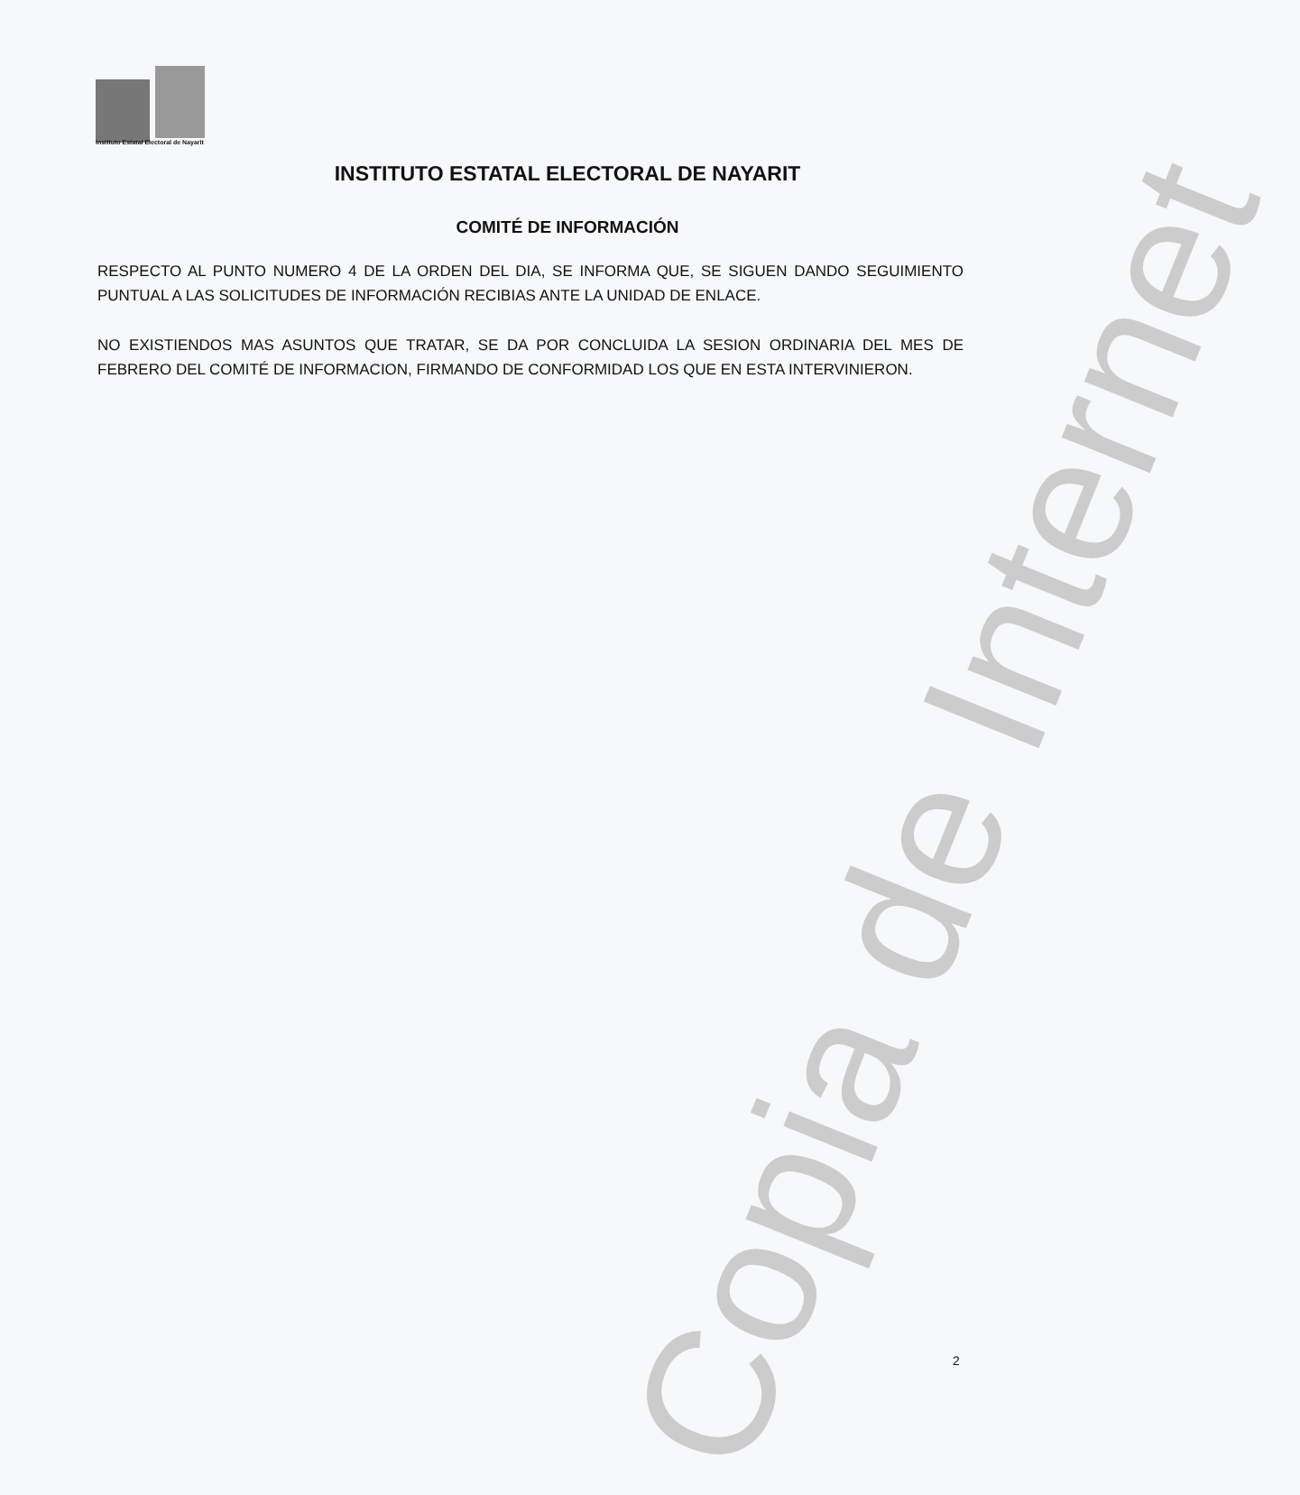Instituto Estatal Electoral de Nayarit
INSTITUTO ESTATAL ELECTORAL DE NAYARIT
COMITÉ DE INFORMACIÓN
RESPECTO AL PUNTO NUMERO 4 DE LA ORDEN DEL DIA, SE INFORMA QUE, SE SIGUEN DANDO SEGUIMIENTO PUNTUAL A LAS SOLICITUDES DE INFORMACIÓN RECIBIAS ANTE LA UNIDAD DE ENLACE.
NO EXISTIENDOS MAS ASUNTOS QUE TRATAR, SE DA POR CONCLUIDA LA SESION ORDINARIA DEL MES DE FEBRERO DEL COMITÉ DE INFORMACION, FIRMANDO DE CONFORMIDAD LOS QUE EN ESTA INTERVINIERON.
Copia de Internet
2